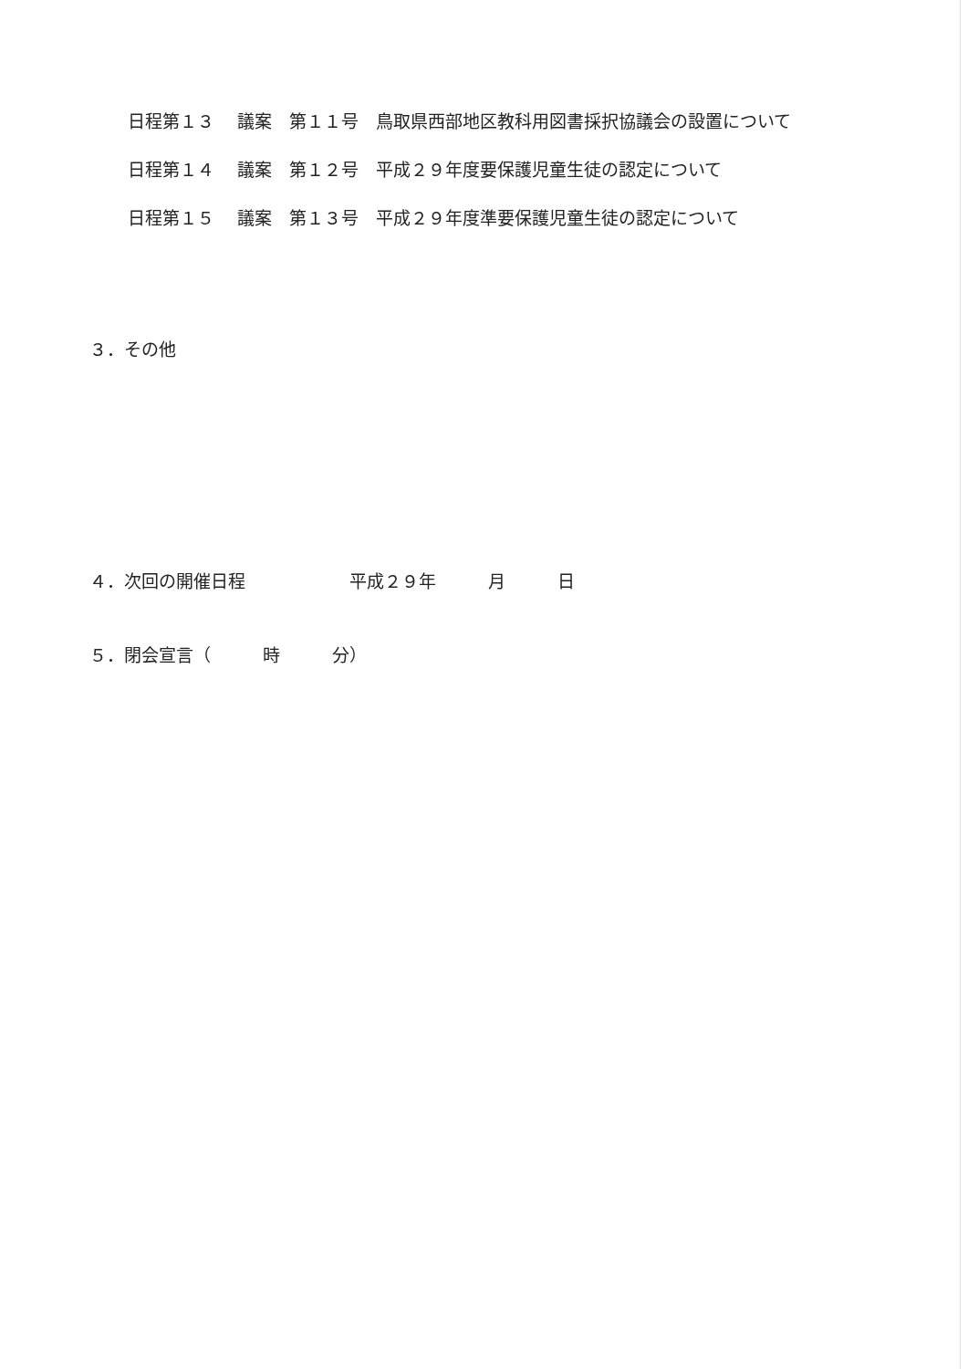日程第１３　 議案　第１１号　鳥取県西部地区教科用図書採択協議会の設置について
日程第１４　 議案　第１２号　平成２９年度要保護児童生徒の認定について
日程第１５　 議案　第１３号　平成２９年度準要保護児童生徒の認定について
３．その他
４．次回の開催日程　　　　　　平成２９年　　　月　　　日
５．閉会宣言（　　　時　　　分）